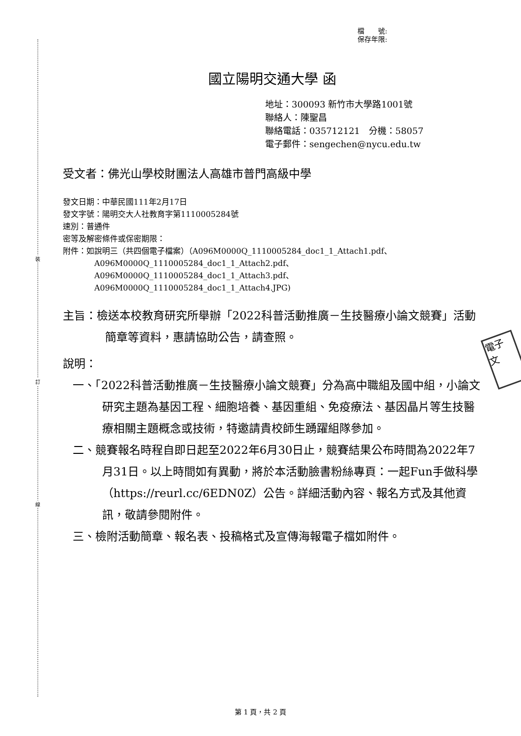裝
訂
線
電子 文
檔　　號:
保存年限:
國立陽明交通大學 函
地址：300093 新竹市大學路1001號
聯絡人：陳聖昌
聯絡電話：035712121　分機：58057
電子郵件：sengechen@nycu.edu.tw
受文者：佛光山學校財團法人高雄市普門高級中學
發文日期：中華民國111年2月17日
發文字號：陽明交大人社教育字第1110005284號
速別：普通件
密等及解密條件或保密期限：
附件：如說明三（共四個電子檔案）（A096M0000Q_1110005284_doc1_1_Attach1.pdf、
A096M0000Q_1110005284_doc1_1_Attach2.pdf、
A096M0000Q_1110005284_doc1_1_Attach3.pdf、
A096M0000Q_1110005284_doc1_1_Attach4.JPG)
主旨：檢送本校教育研究所舉辦「2022科普活動推廣－生技醫療小論文競賽」活動簡章等資料，惠請協助公告，請查照。
說明：
一、「2022科普活動推廣－生技醫療小論文競賽」分為高中職組及國中組，小論文研究主題為基因工程、細胞培養、基因重組、免疫療法、基因晶片等生技醫療相關主題概念或技術，特邀請貴校師生踴躍組隊參加。
二、競賽報名時程自即日起至2022年6月30日止，競賽結果公布時間為2022年7月31日。以上時間如有異動，將於本活動臉書粉絲專頁：一起Fun手做科學（https://reurl.cc/6EDN0Z）公告。詳細活動內容、報名方式及其他資訊，敬請參閱附件。
三、檢附活動簡章、報名表、投稿格式及宣傳海報電子檔如附件。
第 1 頁，共 2 頁